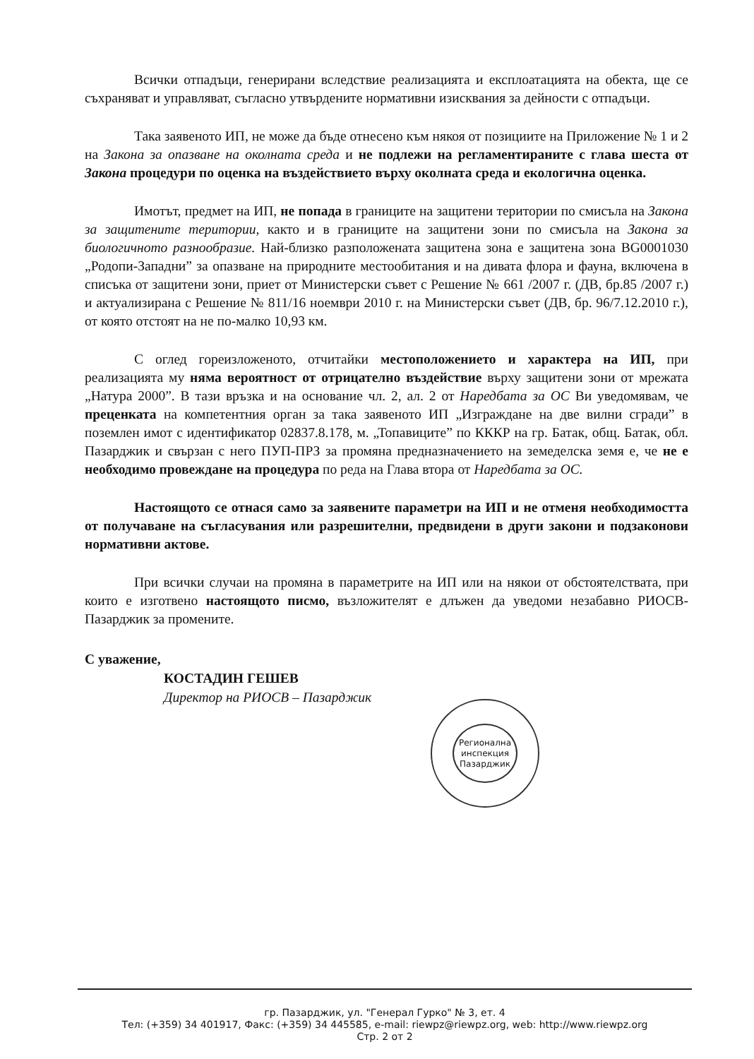Всички отпадъци, генерирани вследствие реализацията и експлоатацията на обекта, ще се съхраняват и управляват, съгласно утвърдените нормативни изисквания за дейности с отпадъци.
Така заявеното ИП, не може да бъде отнесено към някоя от позициите на Приложение № 1 и 2 на Закона за опазване на околната среда и не подлежи на регламентираните с глава шеста от Закона процедури по оценка на въздействието върху околната среда и екологична оценка.
Имотът, предмет на ИП, не попада в границите на защитени територии по смисъла на Закона за защитените територии, както и в границите на защитени зони по смисъла на Закона за биологичното разнообразие. Най-близко разположената защитена зона е защитена зона BG0001030 „Родопи-Западни” за опазване на природните местообитания и на дивата флора и фауна, включена в списъка от защитени зони, приет от Министерски съвет с Решение № 661 /2007 г. (ДВ, бр.85 /2007 г.) и актуализирана с Решение № 811/16 ноември 2010 г. на Министерски съвет (ДВ, бр. 96/7.12.2010 г.), от която отстоят на не по-малко 10,93 км.
С оглед гореизложеното, отчитайки местоположението и характера на ИП, при реализацията му няма вероятност от отрицателно въздействие върху защитени зони от мрежата „Натура 2000”. В тази връзка и на основание чл. 2, ал. 2 от Наредбата за ОС Ви уведомявам, че преценката на компетентния орган за така заявеното ИП „Изграждане на две вилни сгради” в поземлен имот с идентификатор 02837.8.178, м. „Топавиците” по КККР на гр. Батак, общ. Батак, обл. Пазарджик и свързан с него ПУП-ПРЗ за промяна предназначението на земеделска земя е, че не е необходимо провеждане на процедура по реда на Глава втора от Наредбата за ОС.
Настоящото се отнася само за заявените параметри на ИП и не отменя необходимостта от получаване на съгласувания или разрешителни, предвидени в други закони и подзаконови нормативни актове.
При всички случаи на промяна в параметрите на ИП или на някои от обстоятелствата, при които е изготвено настоящото писмо, възложителят е длъжен да уведоми незабавно РИОСВ-Пазарджик за промените.
С уважение,
КОСТАДИН ГЕШЕВ
Директор на РИОСВ – Пазарджик
Регионална инспекция Пазарджик
гр. Пазарджик, ул. "Генерал Гурко" № 3, ет. 4
Тел: (+359) 34 401917, Факс: (+359) 34 445585, e-mail: riewpz@riewpz.org, web: http://www.riewpz.org
Стр. 2 от 2